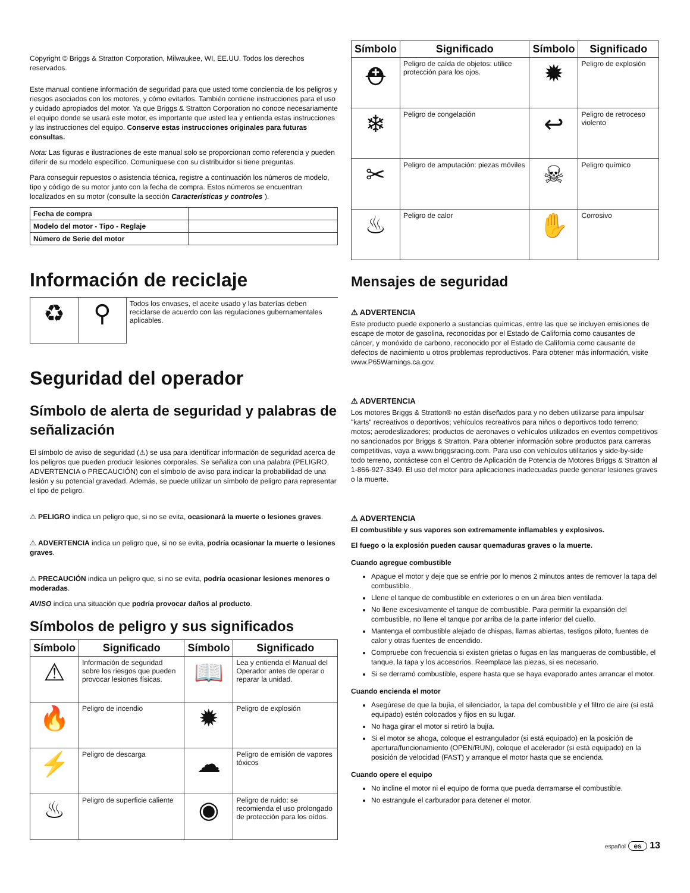Copyright © Briggs & Stratton Corporation, Milwaukee, WI, EE.UU. Todos los derechos reservados.
Este manual contiene información de seguridad para que usted tome conciencia de los peligros y riesgos asociados con los motores, y cómo evitarlos. También contiene instrucciones para el uso y cuidado apropiados del motor. Ya que Briggs & Stratton Corporation no conoce necesariamente el equipo donde se usará este motor, es importante que usted lea y entienda estas instrucciones y las instrucciones del equipo. Conserve estas instrucciones originales para futuras consultas.
Nota: Las figuras e ilustraciones de este manual solo se proporcionan como referencia y pueden diferir de su modelo específico. Comuníquese con su distribuidor si tiene preguntas.
Para conseguir repuestos o asistencia técnica, registre a continuación los números de modelo, tipo y código de su motor junto con la fecha de compra. Estos números se encuentran localizados en su motor (consulte la sección Características y controles ).
| Fecha de compra | |
| Modelo del motor - Tipo - Reglaje | |
| Número de Serie del motor | |
Información de reciclaje
| ♻ | ⚲ | Todos los envases, el aceite usado y las baterías deben reciclarse de acuerdo con las regulaciones gubernamentales aplicables. |
Seguridad del operador
Símbolo de alerta de seguridad y palabras de señalización
El símbolo de aviso de seguridad (⚠) se usa para identificar información de seguridad acerca de los peligros que pueden producir lesiones corporales. Se señaliza con una palabra (PELIGRO, ADVERTENCIA o PRECAUCIÓN) con el símbolo de aviso para indicar la probabilidad de una lesión y su potencial gravedad. Además, se puede utilizar un símbolo de peligro para representar el tipo de peligro.
⚠ PELIGRO indica un peligro que, si no se evita, ocasionará la muerte o lesiones graves.
⚠ ADVERTENCIA indica un peligro que, si no se evita, podría ocasionar la muerte o lesiones graves.
⚠ PRECAUCIÓN indica un peligro que, si no se evita, podría ocasionar lesiones menores o moderadas.
AVISO indica una situación que podría provocar daños al producto.
Símbolos de peligro y sus significados
| Símbolo | Significado | Símbolo | Significado |
| --- | --- | --- | --- |
| ⚠ | Información de seguridad sobre los riesgos que pueden provocar lesiones físicas. | 📖 | Lea y entienda el Manual del Operador antes de operar o reparar la unidad. |
| 🔥 | Peligro de incendio | ✹ | Peligro de explosión |
| ⚡ | Peligro de descarga | ☁ | Peligro de emisión de vapores tóxicos |
| ♨ | Peligro de superficie caliente | ◉ | Peligro de ruido: se recomienda el uso prolongado de protección para los oídos. |
| Símbolo | Significado | Símbolo | Significado |
| --- | --- | --- | --- |
| ⛑ | Peligro de caída de objetos: utilice protección para los ojos. | ✹ | Peligro de explosión |
| ❄ | Peligro de congelación | ↩ | Peligro de retroceso violento |
| ✂ | Peligro de amputación: piezas móviles | ☠ | Peligro químico |
| ♨ | Peligro de calor | ✋ | Corrosivo |
Mensajes de seguridad
⚠ ADVERTENCIA
Este producto puede exponerlo a sustancias químicas, entre las que se incluyen emisiones de escape de motor de gasolina, reconocidas por el Estado de California como causantes de cáncer, y monóxido de carbono, reconocido por el Estado de California como causante de defectos de nacimiento u otros problemas reproductivos. Para obtener más información, visite www.P65Warnings.ca.gov.
⚠ ADVERTENCIA
Los motores Briggs & Stratton® no están diseñados para y no deben utilizarse para impulsar "karts" recreativos o deportivos; vehículos recreativos para niños o deportivos todo terreno; motos; aerodeslizadores; productos de aeronaves o vehículos utilizados en eventos competitivos no sancionados por Briggs & Stratton. Para obtener información sobre productos para carreras competitivas, vaya a www.briggsracing.com. Para uso con vehículos utilitarios y side-by-side todo terreno, contáctese con el Centro de Aplicación de Potencia de Motores Briggs & Stratton al 1-866-927-3349. El uso del motor para aplicaciones inadecuadas puede generar lesiones graves o la muerte.
⚠ ADVERTENCIA
El combustible y sus vapores son extremamente inflamables y explosivos.
El fuego o la explosión pueden causar quemaduras graves o la muerte.
Cuando agregue combustible
Apague el motor y deje que se enfríe por lo menos 2 minutos antes de remover la tapa del combustible.
Llene el tanque de combustible en exteriores o en un área bien ventilada.
No llene excesivamente el tanque de combustible. Para permitir la expansión del combustible, no llene el tanque por arriba de la parte inferior del cuello.
Mantenga el combustible alejado de chispas, llamas abiertas, testigos piloto, fuentes de calor y otras fuentes de encendido.
Compruebe con frecuencia si existen grietas o fugas en las mangueras de combustible, el tanque, la tapa y los accesorios. Reemplace las piezas, si es necesario.
Si se derramó combustible, espere hasta que se haya evaporado antes arrancar el motor.
Cuando encienda el motor
Asegúrese de que la bujía, el silenciador, la tapa del combustible y el filtro de aire (si está equipado) estén colocados y fijos en su lugar.
No haga girar el motor si retiró la bujía.
Si el motor se ahoga, coloque el estrangulador (si está equipado) en la posición de apertura/funcionamiento (OPEN/RUN), coloque el acelerador (si está equipado) en la posición de velocidad (FAST) y arranque el motor hasta que se encienda.
Cuando opere el equipo
No incline el motor ni el equipo de forma que pueda derramarse el combustible.
No estrangule el carburador para detener el motor.
español es 13